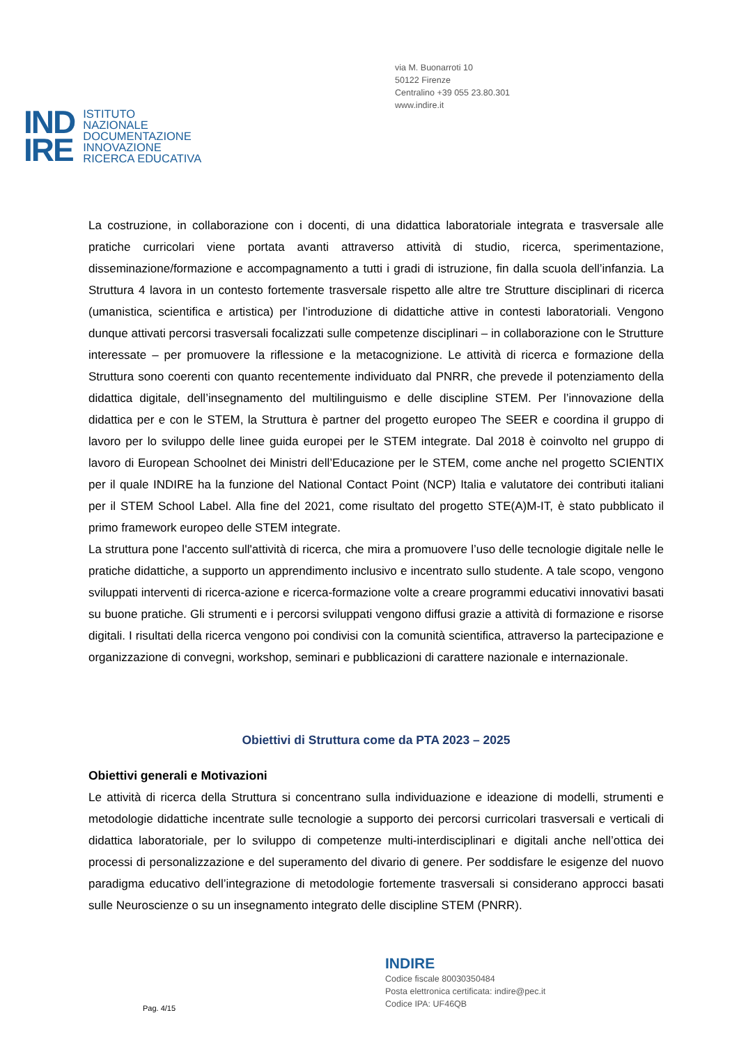via M. Buonarroti 10
50122 Firenze
Centralino +39 055 23.80.301
www.indire.it
IND
IRE
ISTITUTO
NAZIONALE
DOCUMENTAZIONE
INNOVAZIONE
RICERCA EDUCATIVA
La costruzione, in collaborazione con i docenti, di una didattica laboratoriale integrata e trasversale alle pratiche curricolari viene portata avanti attraverso attività di studio, ricerca, sperimentazione, disseminazione/formazione e accompagnamento a tutti i gradi di istruzione, fin dalla scuola dell’infanzia. La Struttura 4 lavora in un contesto fortemente trasversale rispetto alle altre tre Strutture disciplinari di ricerca (umanistica, scientifica e artistica) per l’introduzione di didattiche attive in contesti laboratoriali. Vengono dunque attivati percorsi trasversali focalizzati sulle competenze disciplinari – in collaborazione con le Strutture interessate – per promuovere la riflessione e la metacognizione. Le attività di ricerca e formazione della Struttura sono coerenti con quanto recentemente individuato dal PNRR, che prevede il potenziamento della didattica digitale, dell’insegnamento del multilinguismo e delle discipline STEM. Per l’innovazione della didattica per e con le STEM, la Struttura è partner del progetto europeo The SEER e coordina il gruppo di lavoro per lo sviluppo delle linee guida europei per le STEM integrate. Dal 2018 è coinvolto nel gruppo di lavoro di European Schoolnet dei Ministri dell’Educazione per le STEM, come anche nel progetto SCIENTIX per il quale INDIRE ha la funzione del National Contact Point (NCP) Italia e valutatore dei contributi italiani per il STEM School Label. Alla fine del 2021, come risultato del progetto STE(A)M-IT, è stato pubblicato il primo framework europeo delle STEM integrate.
La struttura pone l'accento sull'attività di ricerca, che mira a promuovere l’uso delle tecnologie digitale nelle le pratiche didattiche, a supporto un apprendimento inclusivo e incentrato sullo studente. A tale scopo, vengono sviluppati interventi di ricerca-azione e ricerca-formazione volte a creare programmi educativi innovativi basati su buone pratiche. Gli strumenti e i percorsi sviluppati vengono diffusi grazie a attività di formazione e risorse digitali. I risultati della ricerca vengono poi condivisi con la comunità scientifica, attraverso la partecipazione e organizzazione di convegni, workshop, seminari e pubblicazioni di carattere nazionale e internazionale.
Obiettivi di Struttura come da PTA 2023 – 2025
Obiettivi generali e Motivazioni
Le attività di ricerca della Struttura si concentrano sulla individuazione e ideazione di modelli, strumenti e metodologie didattiche incentrate sulle tecnologie a supporto dei percorsi curricolari trasversali e verticali di didattica laboratoriale, per lo sviluppo di competenze multi-interdisciplinari e digitali anche nell’ottica dei processi di personalizzazione e del superamento del divario di genere. Per soddisfare le esigenze del nuovo paradigma educativo dell’integrazione di metodologie fortemente trasversali si considerano approcci basati sulle Neuroscienze o su un insegnamento integrato delle discipline STEM (PNRR).
INDIRE
Codice fiscale 80030350484
Posta elettronica certificata: indire@pec.it
Codice IPA: UF46QB
Pag. 4/15